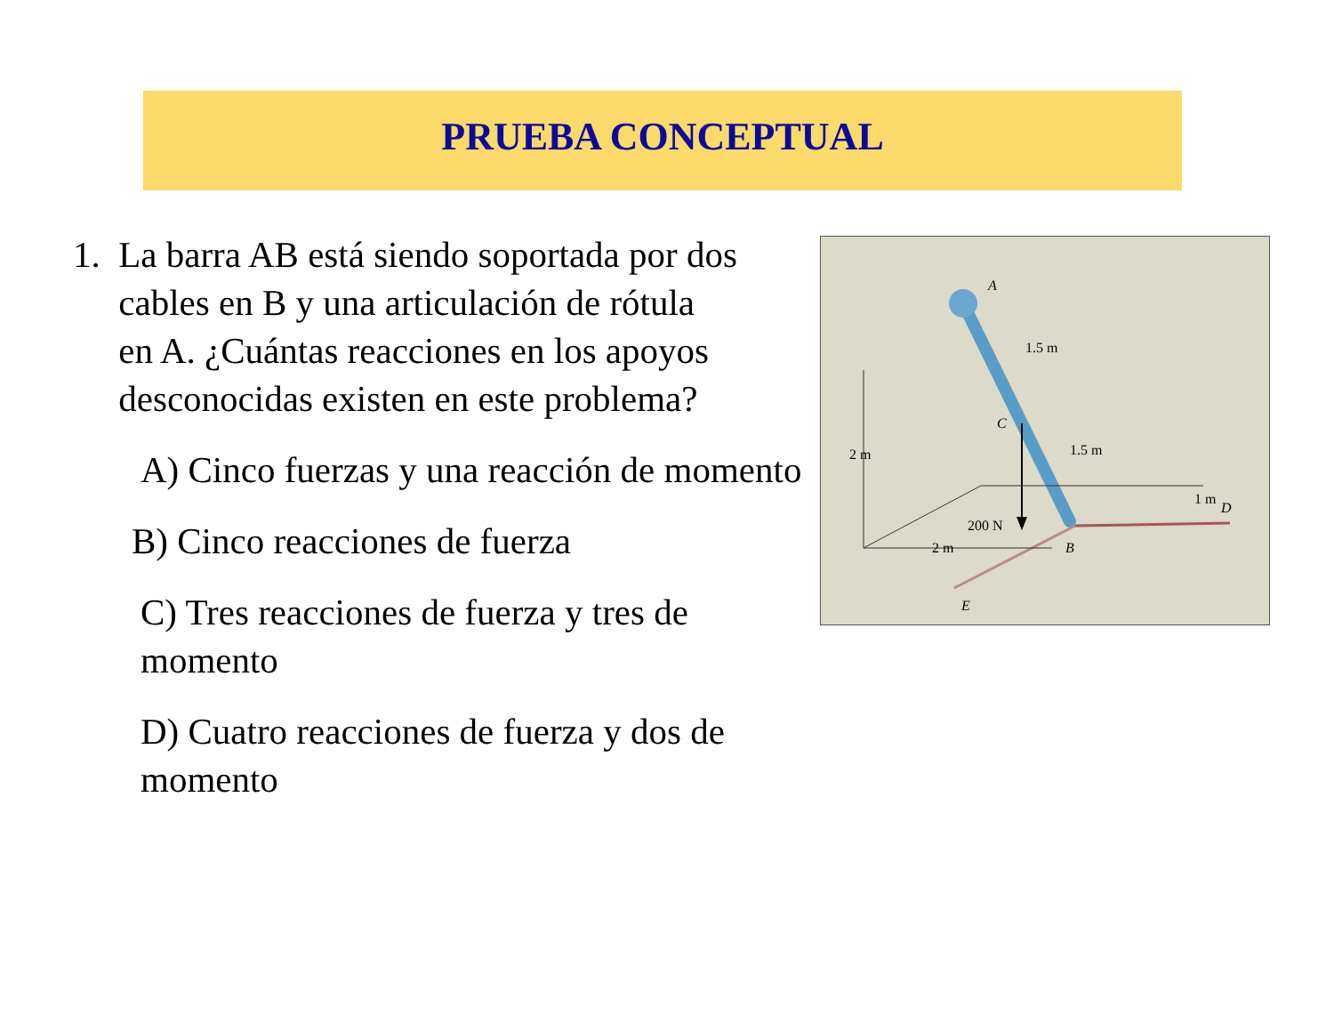PRUEBA CONCEPTUAL
1. La barra AB está siendo soportada por dos
cables en B y una articulación de rótula
en A. ¿Cuántas reacciones en los apoyos
desconocidas existen en este problema?
A) Cinco fuerzas y una reacción de momento
B) Cinco reacciones de fuerza
C) Tres reacciones de fuerza y tres de momento
D) Cuatro reacciones de fuerza y dos de momento
A
1.5 m
C
1.5 m
2 m
1 m
D
200 N
B
2 m
E